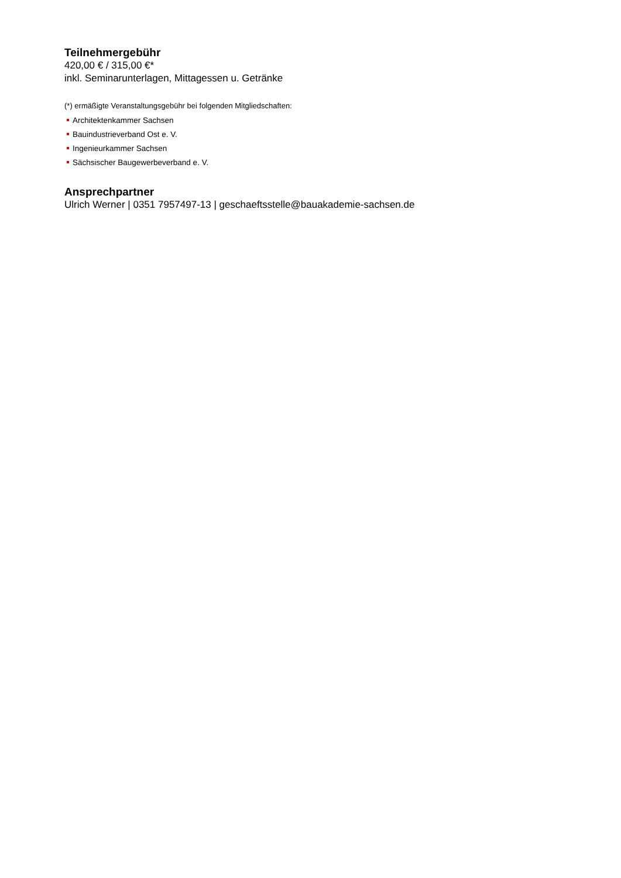Teilnehmergebühr
420,00 € / 315,00 €*
inkl. Seminarunterlagen, Mittagessen u. Getränke
(*) ermäßigte Veranstaltungsgebühr bei folgenden Mitgliedschaften:
Architektenkammer Sachsen
Bauindustrieverband Ost e. V.
Ingenieurkammer Sachsen
Sächsischer Baugewerbeverband e. V.
Ansprechpartner
Ulrich Werner | 0351 7957497-13 | geschaeftsstelle@bauakademie-sachsen.de